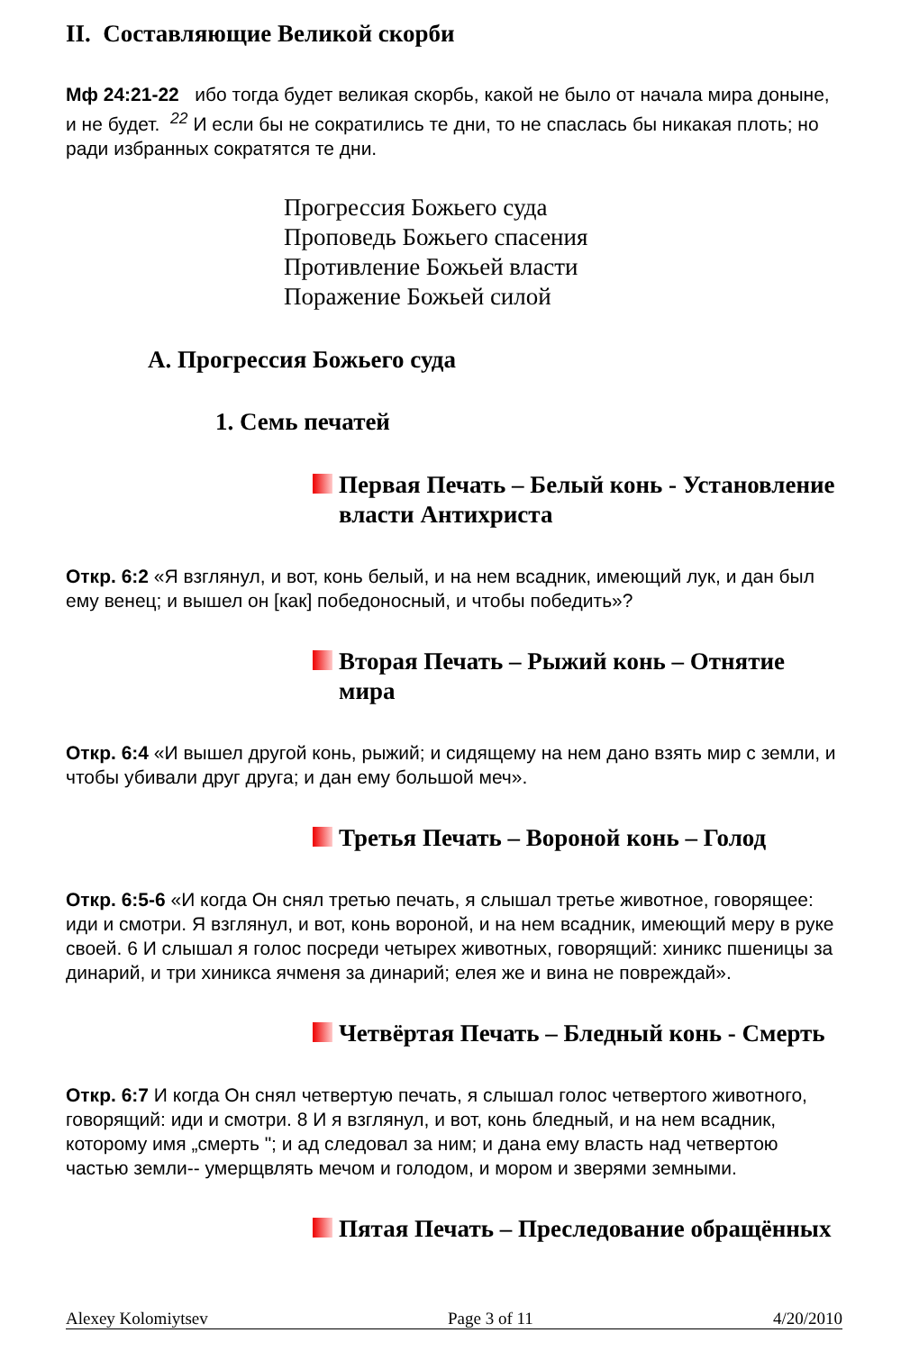II. Составляющие Великой скорби
Мф 24:21-22 ибо тогда будет великая скорбь, какой не было от начала мира доныне, и не будет. <sup>22</sup> И если бы не сократились те дни, то не спаслась бы никакая плоть; но ради избранных сократятся те дни.
Прогрессия Божьего суда
Проповедь Божьего спасения
Противление Божьей власти
Поражение Божьей силой
A. Прогрессия Божьего суда
1. Семь печатей
Первая Печать – Белый конь - Установление власти Антихриста
Откр. 6:2 «Я взглянул, и вот, конь белый, и на нем всадник, имеющий лук, и дан был ему венец; и вышел он [как] победоносный, и чтобы победить»?
Вторая Печать – Рыжий конь – Отнятие мира
Откр. 6:4 «И вышел другой конь, рыжий; и сидящему на нем дано взять мир с земли, и чтобы убивали друг друга; и дан ему большой меч».
Третья Печать – Вороной конь – Голод
Откр. 6:5-6 «И когда Он снял третью печать, я слышал третье животное, говорящее: иди и смотри. Я взглянул, и вот, конь вороной, и на нем всадник, имеющий меру в руке своей. 6 И слышал я голос посреди четырех животных, говорящий: хиникс пшеницы за динарий, и три хиникса ячменя за динарий; елея же и вина не повреждай».
Четвёртая Печать – Бледный конь - Смерть
Откр. 6:7 И когда Он снял четвертую печать, я слышал голос четвертого животного, говорящий: иди и смотри. 8 И я взглянул, и вот, конь бледный, и на нем всадник, которому имя „смерть "; и ад следовал за ним; и дана ему власть над четвертою частью земли-- умерщвлять мечом и голодом, и мором и зверями земными.
Пятая Печать – Преследование обращённых
Alexey Kolomiytsev Page 3 of 11 4/20/2010